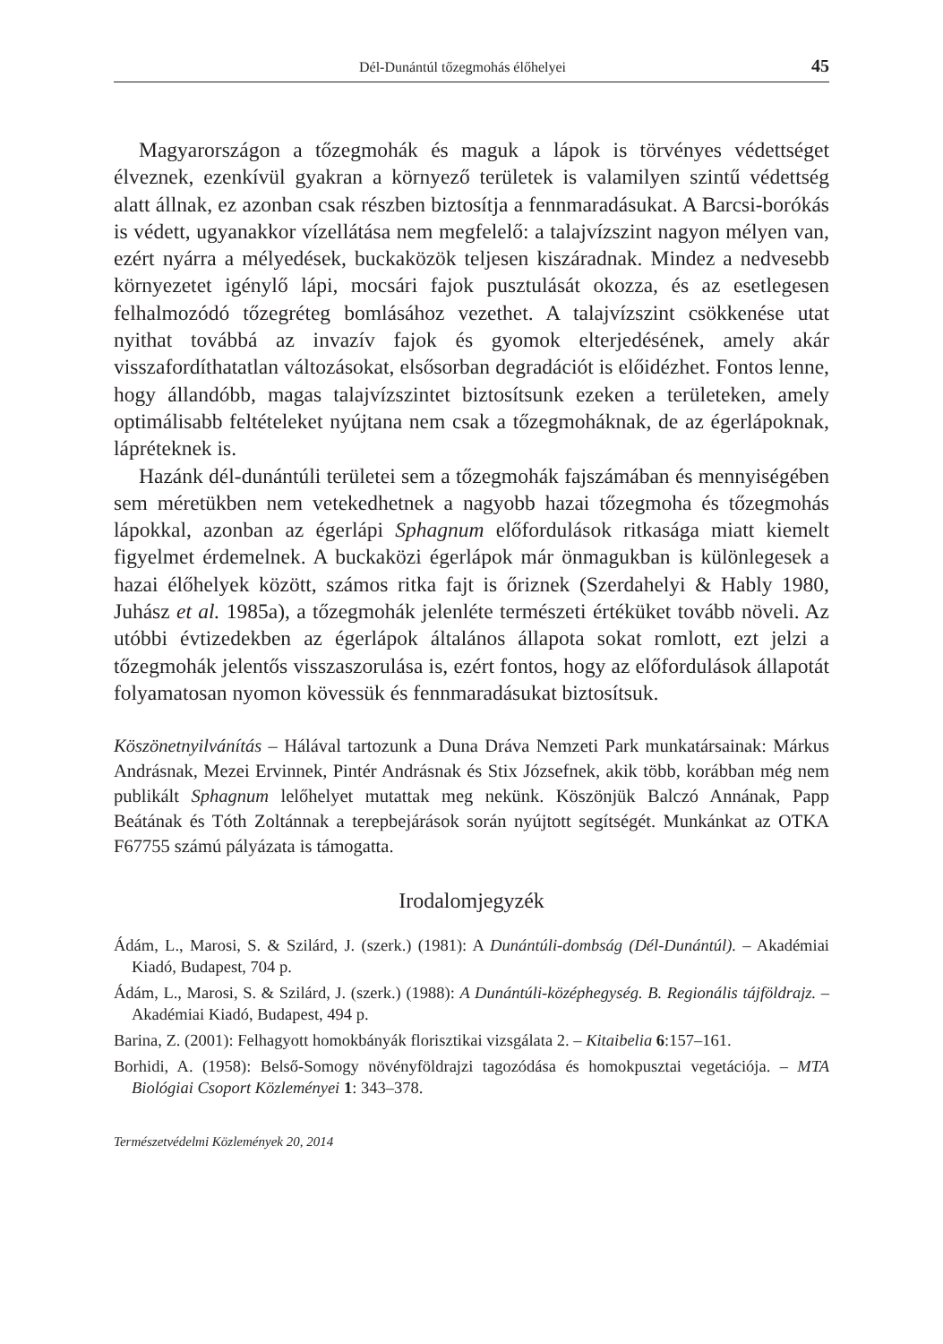Dél-Dunántúl tőzegmohás élőhelyei 45
Magyarországon a tőzegmohák és maguk a lápok is törvényes védettséget élveznek, ezenkívül gyakran a környező területek is valamilyen szintű védettség alatt állnak, ez azonban csak részben biztosítja a fennmaradásukat. A Barcsi-borókás is védett, ugyanakkor vízellátása nem megfelelő: a talajvízszint nagyon mélyen van, ezért nyárra a mélyedések, buckaközök teljesen kiszáradnak. Mindez a nedvesebb környezetet igénylő lápi, mocsári fajok pusztulását okozza, és az esetlegesen felhalmozódó tőzegréteg bomlásához vezethet. A talajvízszint csökkenése utat nyithat továbbá az invazív fajok és gyomok elterjedésének, amely akár visszafordíthatatlan változásokat, elsősorban degradációt is előidézhet. Fontos lenne, hogy állandóbb, magas talajvízszintet biztosítsunk ezeken a területeken, amely optimálisabb feltételeket nyújtana nem csak a tőzegmoháknak, de az égerlápoknak, lápréteknek is.
Hazánk dél-dunántúli területei sem a tőzegmohák fajszámában és mennyiségében sem méretükben nem vetekedhetnek a nagyobb hazai tőzegmoha és tőzegmohás lápokkal, azonban az égerlápi Sphagnum előfordulások ritkasága miatt kiemelt figyelmet érdemelnek. A buckaközi égerlápok már önmagukban is különlegesek a hazai élőhelyek között, számos ritka fajt is őriznek (Szerdahelyi & Hably 1980, Juhász et al. 1985a), a tőzegmohák jelenléte természeti értéküket tovább növeli. Az utóbbi évtizedekben az égerlápok általános állapota sokat romlott, ezt jelzi a tőzegmohák jelentős visszaszorulása is, ezért fontos, hogy az előfordulások állapotát folyamatosan nyomon kövessük és fennmaradásukat biztosítsuk.
Köszönetnyilvánítás – Hálával tartozunk a Duna Dráva Nemzeti Park munkatársainak: Márkus Andrásnak, Mezei Ervinnek, Pintér Andrásnak és Stix Józsefnek, akik több, korábban még nem publikált Sphagnum lelőhelyet mutattak meg nekünk. Köszönjük Balczó Annának, Papp Beátának és Tóth Zoltánnak a terepbejárások során nyújtott segítségét. Munkánkat az OTKA F67755 számú pályázata is támogatta.
Irodalomjegyzék
Ádám, L., Marosi, S. & Szilárd, J. (szerk.) (1981): A Dunántúli-dombság (Dél-Dunántúl). – Akadémiai Kiadó, Budapest, 704 p.
Ádám, L., Marosi, S. & Szilárd, J. (szerk.) (1988): A Dunántúli-középhegység. B. Regionális tájföldrajz. – Akadémiai Kiadó, Budapest, 494 p.
Barina, Z. (2001): Felhagyott homokbányák florisztikai vizsgálata 2. – Kitaibelia 6:157–161.
Borhidi, A. (1958): Belső-Somogy növényföldrajzi tagozódása és homokpusztai vegetációja. – MTA Biológiai Csoport Közleményei 1: 343–378.
Természetvédelmi Közlemények 20, 2014